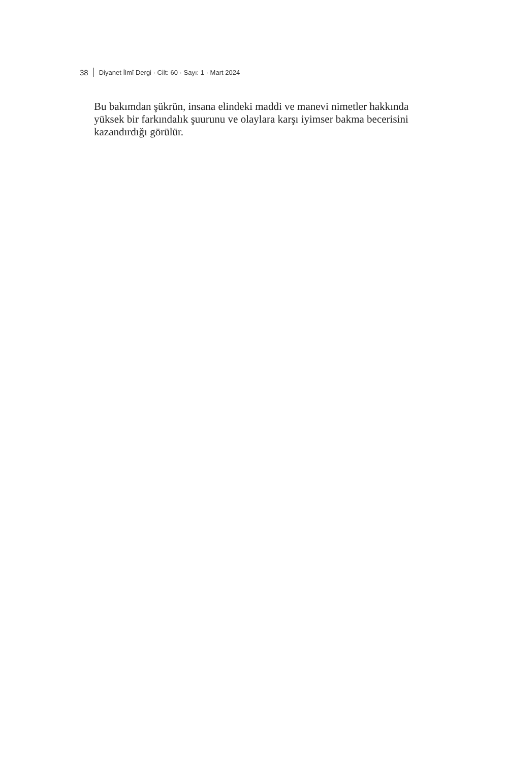38 Diyanet İlmî Dergi · Cilt: 60 · Sayı: 1 · Mart 2024
Bu bakımdan şükrün, insana elindeki maddi ve manevi nimetler hakkında yüksek bir farkındalık şuurunu ve olaylara karşı iyimser bakma becerisini kazandırdığı görülür.